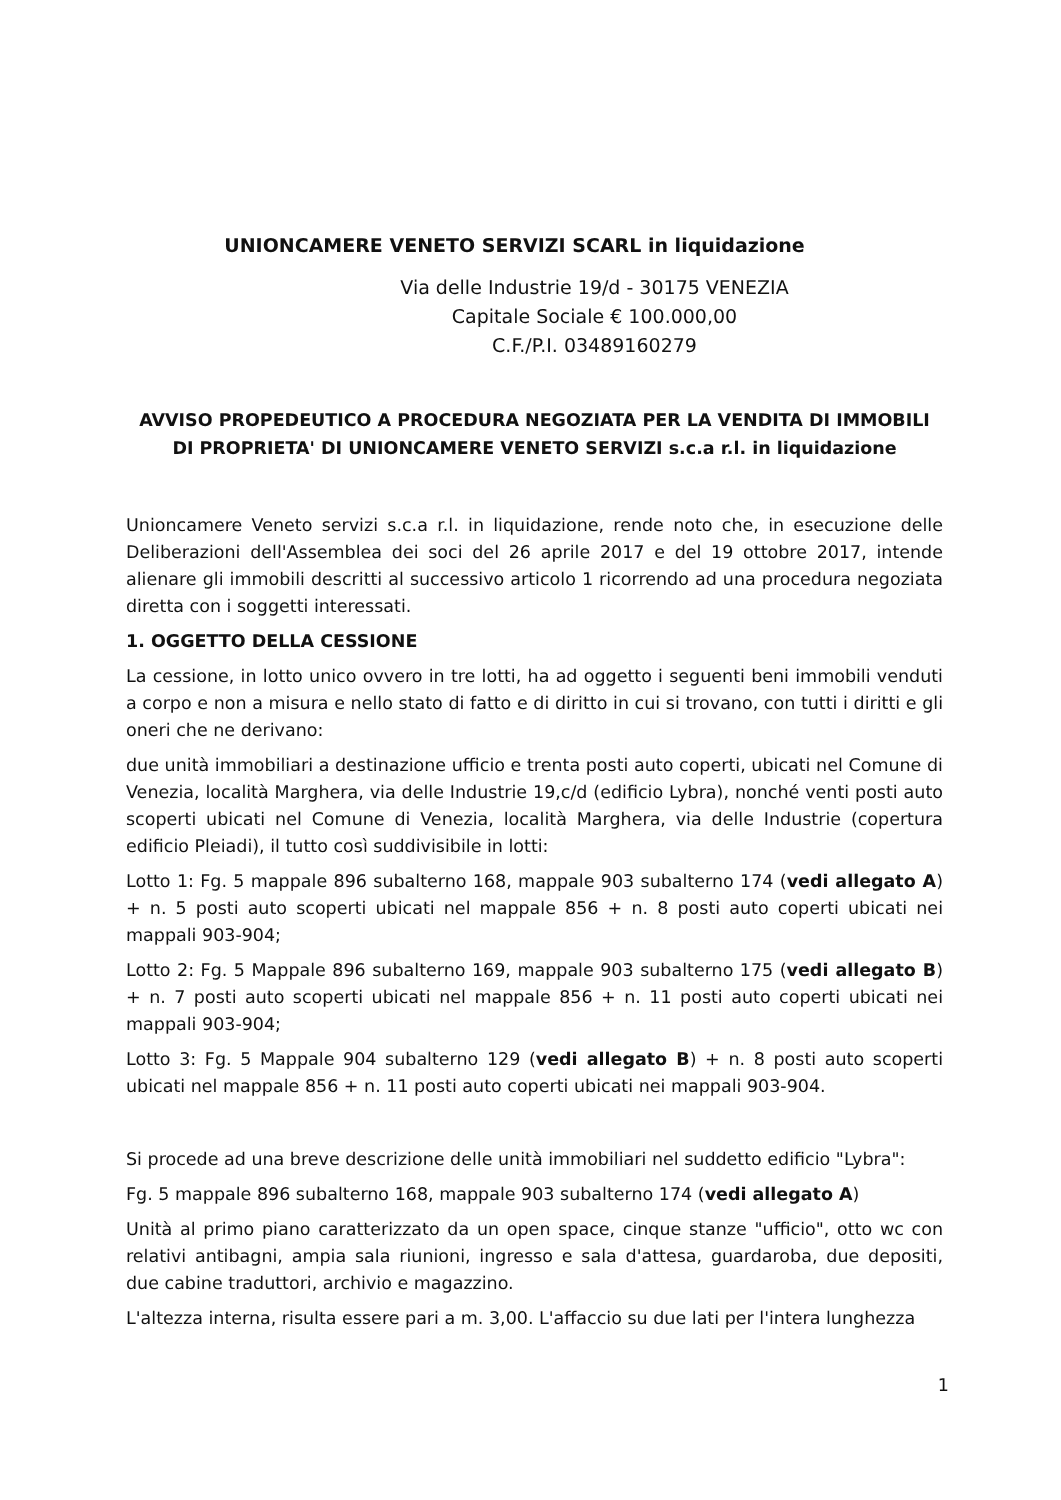UNIONCAMERE VENETO SERVIZI SCARL in liquidazione
Via delle Industrie 19/d - 30175 VENEZIA
Capitale Sociale € 100.000,00
C.F./P.I. 03489160279
AVVISO PROPEDEUTICO A PROCEDURA NEGOZIATA PER LA VENDITA DI IMMOBILI DI PROPRIETA' DI UNIONCAMERE VENETO SERVIZI s.c.a r.l. in liquidazione
Unioncamere Veneto servizi s.c.a r.l. in liquidazione, rende noto che, in esecuzione delle Deliberazioni dell'Assemblea dei soci del 26 aprile 2017 e del 19 ottobre 2017, intende alienare gli immobili descritti al successivo articolo 1 ricorrendo ad una procedura negoziata diretta con i soggetti interessati.
1. OGGETTO DELLA CESSIONE
La cessione, in lotto unico ovvero in tre lotti, ha ad oggetto i seguenti beni immobili venduti a corpo e non a misura e nello stato di fatto e di diritto in cui si trovano, con tutti i diritti e gli oneri che ne derivano:
due unità immobiliari a destinazione ufficio e trenta posti auto coperti, ubicati nel Comune di Venezia, località Marghera, via delle Industrie 19,c/d (edificio Lybra), nonché venti posti auto scoperti ubicati nel Comune di Venezia, località Marghera, via delle Industrie (copertura edificio Pleiadi), il tutto così suddivisibile in lotti:
Lotto 1: Fg. 5 mappale 896 subalterno 168, mappale 903 subalterno 174 (vedi allegato A) + n. 5 posti auto scoperti ubicati nel mappale 856 + n. 8 posti auto coperti ubicati nei mappali 903-904;
Lotto 2: Fg. 5 Mappale 896 subalterno 169, mappale 903 subalterno 175 (vedi allegato B) + n. 7 posti auto scoperti ubicati nel mappale 856 + n. 11 posti auto coperti ubicati nei mappali 903-904;
Lotto 3: Fg. 5 Mappale 904 subalterno 129 (vedi allegato B) + n. 8 posti auto scoperti ubicati nel mappale 856 + n. 11 posti auto coperti ubicati nei mappali 903-904.
Si procede ad una breve descrizione delle unità immobiliari nel suddetto edificio "Lybra":
Fg. 5 mappale 896 subalterno 168, mappale 903 subalterno 174 (vedi allegato A)
Unità al primo piano caratterizzato da un open space, cinque stanze "ufficio", otto wc con relativi antibagni, ampia sala riunioni, ingresso e sala d'attesa, guardaroba, due depositi, due cabine traduttori, archivio e magazzino.
L'altezza interna, risulta essere pari a m. 3,00. L'affaccio su due lati per l'intera lunghezza
1